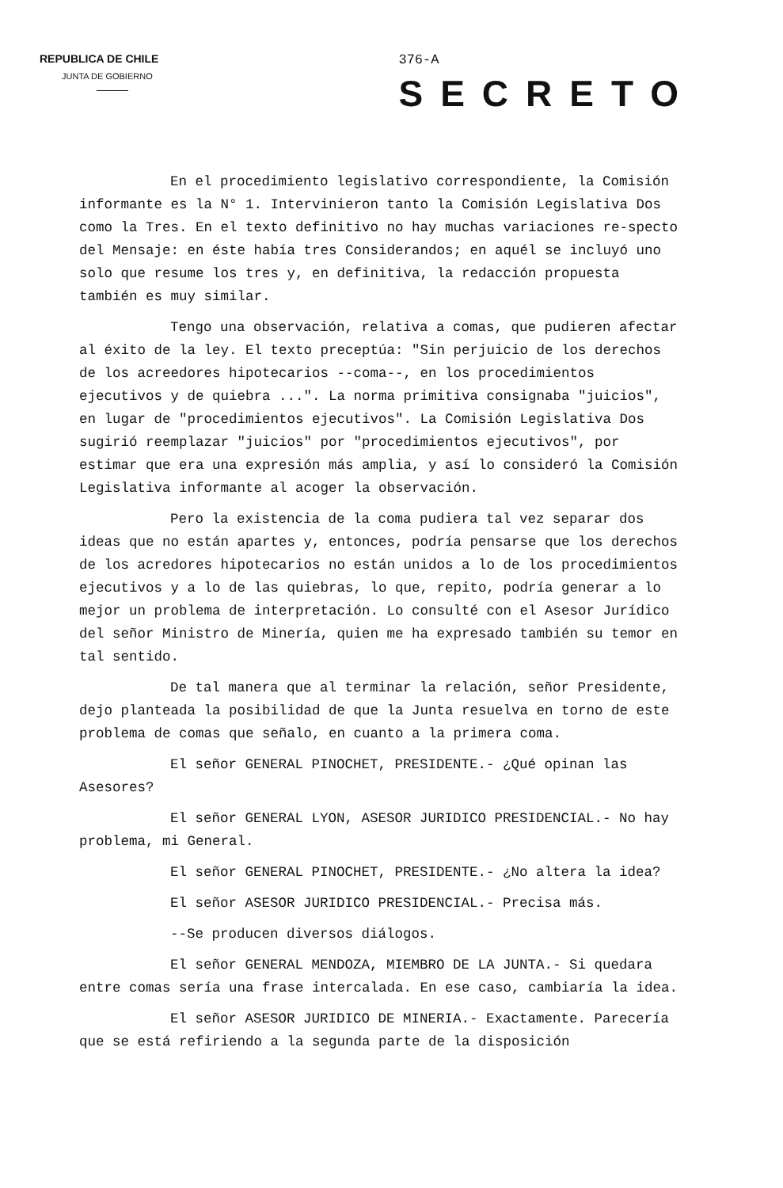REPUBLICA DE CHILE
JUNTA DE GOBIERNO
376-A
SECRETO
En el procedimiento legislativo correspondiente, la Comisión informante es la N° 1. Intervinieron tanto la Comisión Legislativa Dos como la Tres. En el texto definitivo no hay muchas variaciones re-specto del Mensaje: en éste había tres Considerandos; en aquél se incluyó uno solo que resume los tres y, en definitiva, la redacción propuesta también es muy similar.
Tengo una observación, relativa a comas, que pudieren afectar al éxito de la ley. El texto preceptúa: "Sin perjuicio de los derechos de los acreedores hipotecarios --coma--, en los procedimientos ejecutivos y de quiebra ...". La norma primitiva consignaba "juicios", en lugar de "procedimientos ejecutivos". La Comisión Legislativa Dos sugirió reemplazar "juicios" por "procedimientos ejecutivos", por estimar que era una expresión más amplia, y así lo consideró la Comisión Legislativa informante al acoger la observación.
Pero la existencia de la coma pudiera tal vez separar dos ideas que no están apartes y, entonces, podría pensarse que los derechos de los acredores hipotecarios no están unidos a lo de los procedimientos ejecutivos y a lo de las quiebras, lo que, repito, podría generar a lo mejor un problema de interpretación. Lo consulté con el Asesor Jurídico del señor Ministro de Minería, quien me ha expresado también su temor en tal sentido.
De tal manera que al terminar la relación, señor Presidente, dejo planteada la posibilidad de que la Junta resuelva en torno de este problema de comas que señalo, en cuanto a la primera coma.
El señor GENERAL PINOCHET, PRESIDENTE.- ¿Qué opinan las Asesores?
El señor GENERAL LYON, ASESOR JURIDICO PRESIDENCIAL.- No hay problema, mi General.
El señor GENERAL PINOCHET, PRESIDENTE.- ¿No altera la idea?
El señor ASESOR JURIDICO PRESIDENCIAL.- Precisa más.
--Se producen diversos diálogos.
El señor GENERAL MENDOZA, MIEMBRO DE LA JUNTA.- Si quedara entre comas sería una frase intercalada. En ese caso, cambiaría la idea.
El señor ASESOR JURIDICO DE MINERIA.- Exactamente. Parecería que se está refiriendo a la segunda parte de la disposición